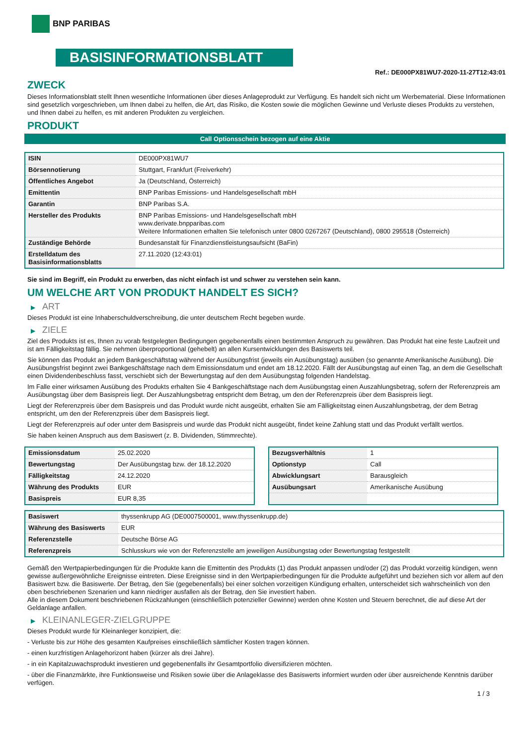BNP PARIBAS
BASISINFORMATIONSBLATT
Ref.: DE000PX81WU7-2020-11-27T12:43:01
ZWECK
Dieses Informationsblatt stellt Ihnen wesentliche Informationen über dieses Anlageprodukt zur Verfügung. Es handelt sich nicht um Werbematerial. Diese Informationen sind gesetzlich vorgeschrieben, um Ihnen dabei zu helfen, die Art, das Risiko, die Kosten sowie die möglichen Gewinne und Verluste dieses Produkts zu verstehen, und Ihnen dabei zu helfen, es mit anderen Produkten zu vergleichen.
PRODUKT
Call Optionsschein bezogen auf eine Aktie
| ISIN | DE000PX81WU7 |
| Börsennotierung | Stuttgart, Frankfurt (Freiverkehr) |
| Öffentliches Angebot | Ja (Deutschland, Österreich) |
| Emittentin | BNP Paribas Emissions- und Handelsgesellschaft mbH |
| Garantin | BNP Paribas S.A. |
| Hersteller des Produkts | BNP Paribas Emissions- und Handelsgesellschaft mbH www.derivate.bnpparibas.com Weitere Informationen erhalten Sie telefonisch unter 0800 0267267 (Deutschland), 0800 295518 (Österreich) |
| Zuständige Behörde | Bundesanstalt für Finanzdienstleistungsaufsicht (BaFin) |
| Erstelldatum des Basisinformationsblatts | 27.11.2020 (12:43:01) |
Sie sind im Begriff, ein Produkt zu erwerben, das nicht einfach ist und schwer zu verstehen sein kann.
UM WELCHE ART VON PRODUKT HANDELT ES SICH?
▶ ART
Dieses Produkt ist eine Inhaberschuldverschreibung, die unter deutschem Recht begeben wurde.
▶ ZIELE
Ziel des Produkts ist es, Ihnen zu vorab festgelegten Bedingungen gegebenenfalls einen bestimmten Anspruch zu gewähren. Das Produkt hat eine feste Laufzeit und ist am Fälligkeitstag fällig. Sie nehmen überproportional (gehebelt) an allen Kursentwicklungen des Basiswerts teil.
Sie können das Produkt an jedem Bankgeschäftstag während der Ausübungsfrist (jeweils ein Ausübungstag) ausüben (so genannte Amerikanische Ausübung). Die Ausübungsfrist beginnt zwei Bankgeschäftstage nach dem Emissionsdatum und endet am 18.12.2020. Fällt der Ausübungstag auf einen Tag, an dem die Gesellschaft einen Dividendenbeschluss fasst, verschiebt sich der Bewertungstag auf den dem Ausübungstag folgenden Handelstag.
Im Falle einer wirksamen Ausübung des Produkts erhalten Sie 4 Bankgeschäftstage nach dem Ausübungstag einen Auszahlungsbetrag, sofern der Referenzpreis am Ausübungstag über dem Basispreis liegt. Der Auszahlungsbetrag entspricht dem Betrag, um den der Referenzpreis über dem Basispreis liegt.
Liegt der Referenzpreis über dem Basispreis und das Produkt wurde nicht ausgeübt, erhalten Sie am Fälligkeitstag einen Auszahlungsbetrag, der dem Betrag entspricht, um den der Referenzpreis über dem Basispreis liegt.
Liegt der Referenzpreis auf oder unter dem Basispreis und wurde das Produkt nicht ausgeübt, findet keine Zahlung statt und das Produkt verfällt wertlos.
Sie haben keinen Anspruch aus dem Basiswert (z. B. Dividenden, Stimmrechte).
| Emissionsdatum | 25.02.2020 |
| Bewertungstag | Der Ausübungstag bzw. der 18.12.2020 |
| Fälligkeitstag | 24.12.2020 |
| Währung des Produkts | EUR |
| Basispreis | EUR 8,35 |
| Bezugsverhältnis | 1 |
| Optionstyp | Call |
| Abwicklungsart | Barausgleich |
| Ausübungsart | Amerikanische Ausübung |
| Basiswert | thyssenkrupp AG (DE0007500001, www.thyssenkrupp.de) |
| Währung des Basiswerts | EUR |
| Referenzstelle | Deutsche Börse AG |
| Referenzpreis | Schlusskurs wie von der Referenzstelle am jeweiligen Ausübungstag oder Bewertungstag festgestellt |
Gemäß den Wertpapierbedingungen für die Produkte kann die Emittentin des Produkts (1) das Produkt anpassen und/oder (2) das Produkt vorzeitig kündigen, wenn gewisse außergewöhnliche Ereignisse eintreten. Diese Ereignisse sind in den Wertpapierbedingungen für die Produkte aufgeführt und beziehen sich vor allem auf den Basiswert bzw. die Basiswerte. Der Betrag, den Sie (gegebenenfalls) bei einer solchen vorzeitigen Kündigung erhalten, unterscheidet sich wahrscheinlich von den oben beschriebenen Szenarien und kann niedriger ausfallen als der Betrag, den Sie investiert haben.
Alle in diesem Dokument beschriebenen Rückzahlungen (einschließlich potenzieller Gewinne) werden ohne Kosten und Steuern berechnet, die auf diese Art der Geldanlage anfallen.
▶ KLEINANLEGER-ZIELGRUPPE
Dieses Produkt wurde für Kleinanleger konzipiert, die:
- Verluste bis zur Höhe des gesamten Kaufpreises einschließlich sämtlicher Kosten tragen können.
- einen kurzfristigen Anlagehorizont haben (kürzer als drei Jahre).
- in ein Kapitalzuwachsprodukt investieren und gegebenenfalls ihr Gesamtportfolio diversifizieren möchten.
- über die Finanzmärkte, ihre Funktionsweise und Risiken sowie über die Anlageklasse des Basiswerts informiert wurden oder über ausreichende Kenntnis darüber verfügen.
1 / 3